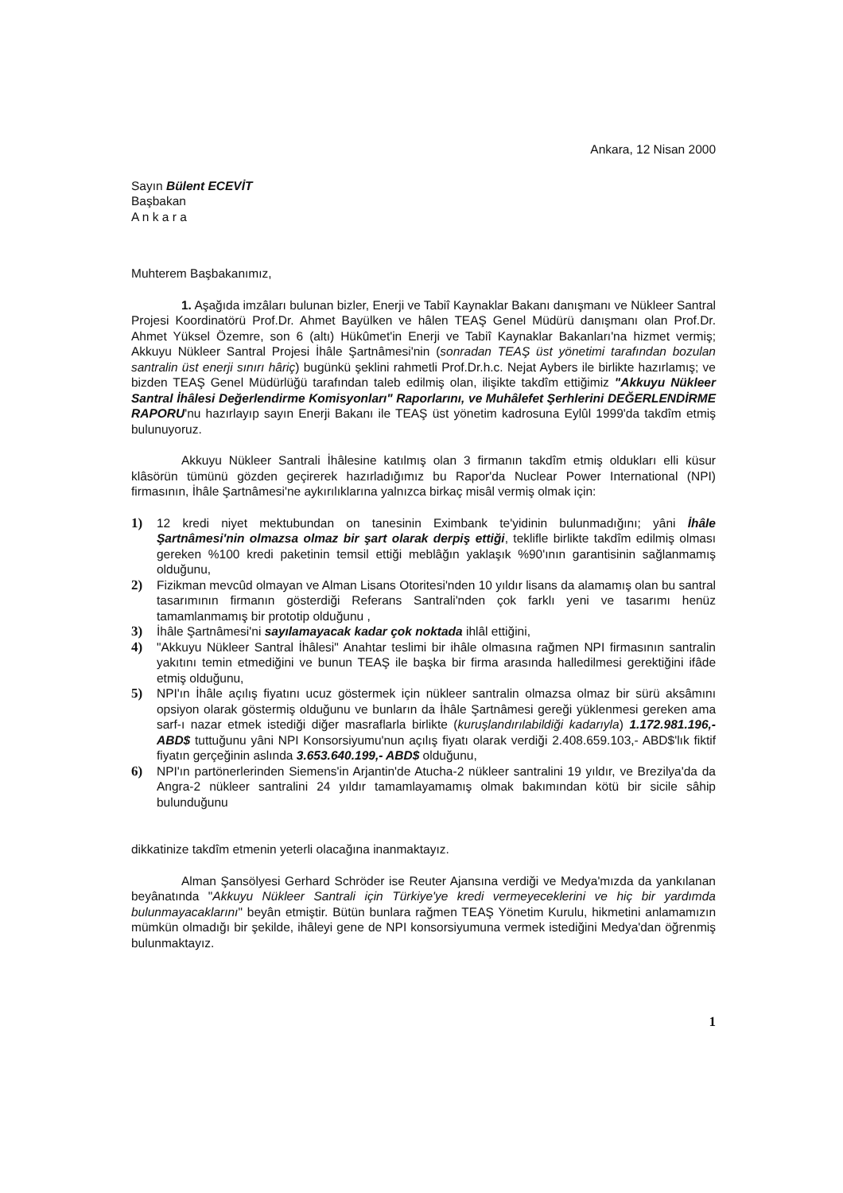Ankara, 12 Nisan 2000
Sayın Bülent ECEVİT
Başbakan
A n k a r a
Muhterem Başbakanımız,
1. Aşağıda imzâları bulunan bizler, Enerji ve Tabiî Kaynaklar Bakanı danışmanı ve Nükleer Santral Projesi Koordinatörü Prof.Dr. Ahmet Bayülken ve hâlen TEAŞ Genel Müdürü danışmanı olan Prof.Dr. Ahmet Yüksel Özemre, son 6 (altı) Hükûmet'in Enerji ve Tabiî Kaynaklar Bakanları'na hizmet vermiş; Akkuyu Nükleer Santral Projesi İhâle Şartnâmesi'nin (sonradan TEAŞ üst yönetimi tarafından bozulan santralin üst enerji sınırı hâriç) bugünkü şeklini rahmetli Prof.Dr.h.c. Nejat Aybers ile birlikte hazırlamış; ve bizden TEAŞ Genel Müdürlüğü tarafından taleb edilmiş olan, ilişikte takdîm ettiğimiz "Akkuyu Nükleer Santral İhâlesi Değerlendirme Komisyonları" Raporlarını, ve Muhâlefet Şerhlerini DEĞERLENDİRME RAPORU'nu hazırlayıp sayın Enerji Bakanı ile TEAŞ üst yönetim kadrosuna Eylûl 1999'da takdîm etmiş bulunuyoruz.
Akkuyu Nükleer Santrali İhâlesine katılmış olan 3 firmanın takdîm etmiş oldukları elli küsur klâsörün tümünü gözden geçirerek hazırladığımız bu Rapor'da Nuclear Power International (NPI) firmasının, İhâle Şartnâmesi'ne aykırılıklarına yalnızca birkaç misâl vermiş olmak için:
1) 12 kredi niyet mektubundan on tanesinin Eximbank te'yidinin bulunmadığını; yâni İhâle Şartnâmesi'nin olmazsa olmaz bir şart olarak derpiş ettiği, teklifle birlikte takdîm edilmiş olması gereken %100 kredi paketinin temsil ettiği meblâğın yaklaşık %90'ının garantisinin sağlanmamış olduğunu,
2) Fizikman mevcûd olmayan ve Alman Lisans Otoritesi'nden 10 yıldır lisans da alamamış olan bu santral tasarımının firmanın gösterdiği Referans Santrali'nden çok farklı yeni ve tasarımı henüz tamamlanmamış bir prototip olduğunu ,
3) İhâle Şartnâmesi'ni sayılamayacak kadar çok noktada ihlâl ettiğini,
4) "Akkuyu Nükleer Santral İhâlesi" Anahtar teslimi bir ihâle olmasına rağmen NPI firmasının santralin yakıtını temin etmediğini ve bunun TEAŞ ile başka bir firma arasında halledilmesi gerektiğini ifâde etmiş olduğunu,
5) NPI'ın İhâle açılış fiyatını ucuz göstermek için nükleer santralin olmazsa olmaz bir sürü aksâmını opsiyon olarak göstermiş olduğunu ve bunların da İhâle Şartnâmesi gereği yüklenmesi gereken ama sarf-ı nazar etmek istediği diğer masraflarla birlikte (kuruşlandırılabildiği kadarıyla) 1.172.981.196,- ABD$ tuttuğunu yâni NPI Konsorsiyumu'nun açılış fiyatı olarak verdiği 2.408.659.103,- ABD$'lık fiktif fiyatın gerçeğinin aslında 3.653.640.199,- ABD$ olduğunu,
6) NPI'ın partönerlerinden Siemens'in Arjantin'de Atucha-2 nükleer santralini 19 yıldır, ve Brezilya'da da Angra-2 nükleer santralini 24 yıldır tamamlayamamış olmak bakımından kötü bir sicile sâhip bulunduğunu
dikkatinize takdîm etmenin yeterli olacağına inanmaktayız.
Alman Şansölyesi Gerhard Schröder ise Reuter Ajansına verdiği ve Medya'mızda da yankılanan beyânatında "Akkuyu Nükleer Santrali için Türkiye'ye kredi vermeyeceklerini ve hiç bir yardımda bulunmayacaklarını" beyân etmiştir. Bütün bunlara rağmen TEAŞ Yönetim Kurulu, hikmetini anlamamızın mümkün olmadığı bir şekilde, ihâleyi gene de NPI konsorsiyumuna vermek istediğini Medya'dan öğrenmiş bulunmaktayız.
1